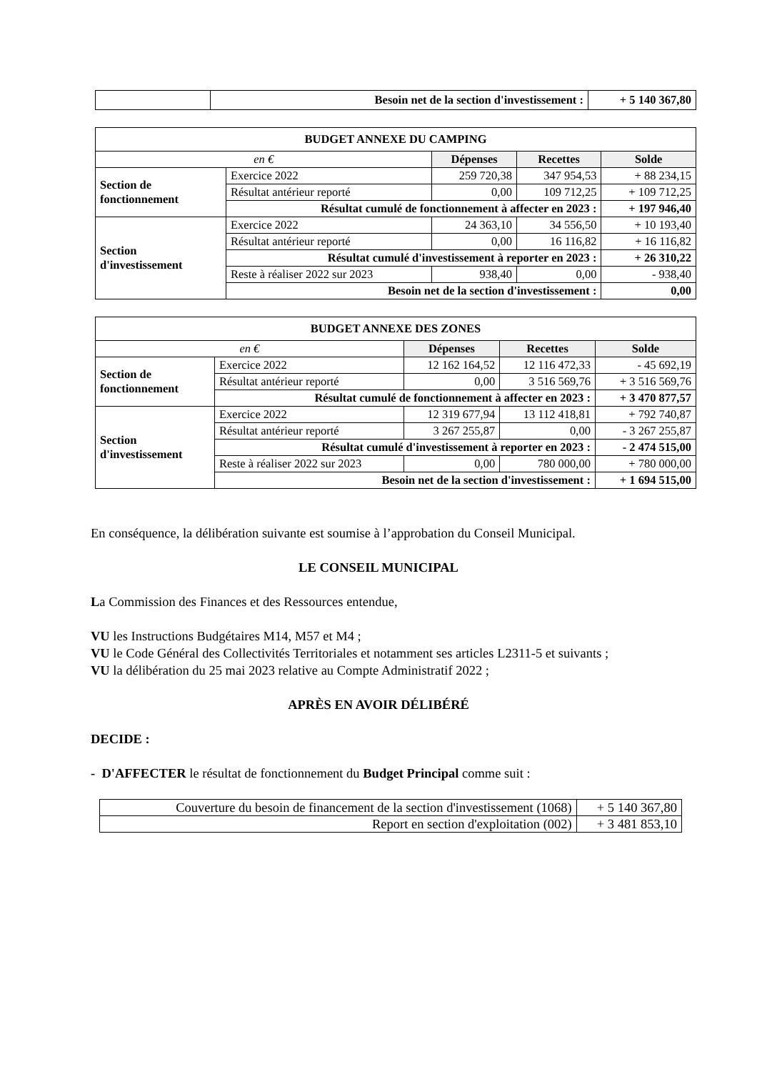| | Besoin net de la section d'investissement : | + 5 140 367,80 |
| BUDGET ANNEXE DU CAMPING | | | | |
| en € | | Dépenses | Recettes | Solde |
| Section de fonctionnement | Exercice 2022 | 259 720,38 | 347 954,53 | + 88 234,15 |
| | Résultat antérieur reporté | 0,00 | 109 712,25 | + 109 712,25 |
| | Résultat cumulé de fonctionnement à affecter en 2023 : | | | + 197 946,40 |
| Section d'investissement | Exercice 2022 | 24 363,10 | 34 556,50 | + 10 193,40 |
| | Résultat antérieur reporté | 0,00 | 16 116,82 | + 16 116,82 |
| | Résultat cumulé d'investissement à reporter en 2023 : | | | + 26 310,22 |
| | Reste à réaliser 2022 sur 2023 | 938,40 | 0,00 | - 938,40 |
| | Besoin net de la section d'investissement : | | | 0,00 |
| BUDGET ANNEXE DES ZONES | | | | |
| en € | | Dépenses | Recettes | Solde |
| Section de fonctionnement | Exercice 2022 | 12 162 164,52 | 12 116 472,33 | - 45 692,19 |
| | Résultat antérieur reporté | 0,00 | 3 516 569,76 | + 3 516 569,76 |
| | Résultat cumulé de fonctionnement à affecter en 2023 : | | | + 3 470 877,57 |
| Section d'investissement | Exercice 2022 | 12 319 677,94 | 13 112 418,81 | + 792 740,87 |
| | Résultat antérieur reporté | 3 267 255,87 | 0,00 | - 3 267 255,87 |
| | Résultat cumulé d'investissement à reporter en 2023 : | | | - 2 474 515,00 |
| | Reste à réaliser 2022 sur 2023 | 0,00 | 780 000,00 | + 780 000,00 |
| | Besoin net de la section d'investissement : | | | + 1 694 515,00 |
En conséquence, la délibération suivante est soumise à l’approbation du Conseil Municipal.
LE CONSEIL MUNICIPAL
La Commission des Finances et des Ressources entendue,
VU les Instructions Budgétaires M14, M57 et M4 ;
VU le Code Général des Collectivités Territoriales et notamment ses articles L2311-5 et suivants ;
VU la délibération du 25 mai 2023 relative au Compte Administratif 2022 ;
APRÈS EN AVOIR DÉLIBÉRÉ
DECIDE :
- D'AFFECTER le résultat de fonctionnement du Budget Principal comme suit :
| Couverture du besoin de financement de la section d'investissement (1068) | + 5 140 367,80 |
| Report en section d'exploitation (002) | + 3 481 853,10 |